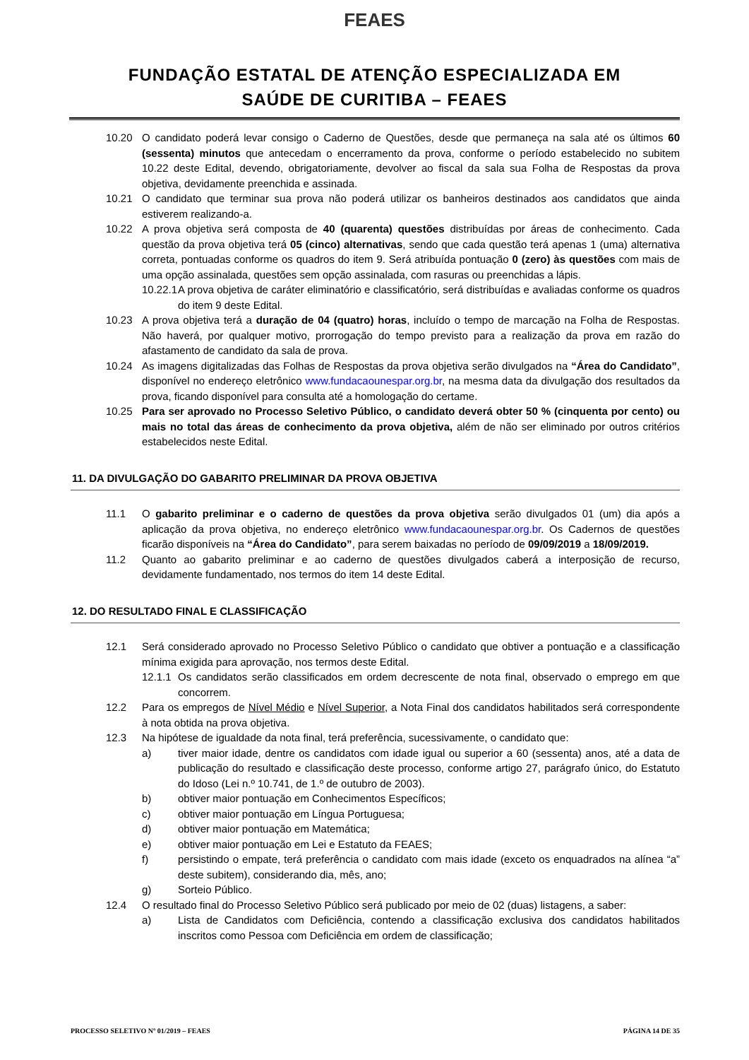FEAES
FUNDAÇÃO ESTATAL DE ATENÇÃO ESPECIALIZADA EM
SAÚDE DE CURITIBA – FEAES
10.20 O candidato poderá levar consigo o Caderno de Questões, desde que permaneça na sala até os últimos 60 (sessenta) minutos que antecedam o encerramento da prova, conforme o período estabelecido no subitem 10.22 deste Edital, devendo, obrigatoriamente, devolver ao fiscal da sala sua Folha de Respostas da prova objetiva, devidamente preenchida e assinada.
10.21 O candidato que terminar sua prova não poderá utilizar os banheiros destinados aos candidatos que ainda estiverem realizando-a.
10.22 A prova objetiva será composta de 40 (quarenta) questões distribuídas por áreas de conhecimento. Cada questão da prova objetiva terá 05 (cinco) alternativas, sendo que cada questão terá apenas 1 (uma) alternativa correta, pontuadas conforme os quadros do item 9. Será atribuída pontuação 0 (zero) às questões com mais de uma opção assinalada, questões sem opção assinalada, com rasuras ou preenchidas a lápis.
10.22.1
A prova objetiva de caráter eliminatório e classificatório, será distribuídas e avaliadas conforme os quadros do item 9 deste Edital.
10.23 A prova objetiva terá a duração de 04 (quatro) horas, incluído o tempo de marcação na Folha de Respostas. Não haverá, por qualquer motivo, prorrogação do tempo previsto para a realização da prova em razão do afastamento de candidato da sala de prova.
10.24 As imagens digitalizadas das Folhas de Respostas da prova objetiva serão divulgados na “Área do Candidato”, disponível no endereço eletrônico www.fundacaounespar.org.br, na mesma data da divulgação dos resultados da prova, ficando disponível para consulta até a homologação do certame.
10.25 Para ser aprovado no Processo Seletivo Público, o candidato deverá obter 50 % (cinquenta por cento) ou mais no total das áreas de conhecimento da prova objetiva, além de não ser eliminado por outros critérios estabelecidos neste Edital.
11. DA DIVULGAÇÃO DO GABARITO PRELIMINAR DA PROVA OBJETIVA
11.1 O gabarito preliminar e o caderno de questões da prova objetiva serão divulgados 01 (um) dia após a aplicação da prova objetiva, no endereço eletrônico www.fundacaounespar.org.br. Os Cadernos de questões ficarão disponíveis na “Área do Candidato”, para serem baixadas no período de 09/09/2019 a 18/09/2019.
11.2 Quanto ao gabarito preliminar e ao caderno de questões divulgados caberá a interposição de recurso, devidamente fundamentado, nos termos do item 14 deste Edital.
12. DO RESULTADO FINAL E CLASSIFICAÇÃO
12.1 Será considerado aprovado no Processo Seletivo Público o candidato que obtiver a pontuação e a classificação mínima exigida para aprovação, nos termos deste Edital.
12.1.1
Os candidatos serão classificados em ordem decrescente de nota final, observado o emprego em que concorrem.
12.2 Para os empregos de Nível Médio e Nível Superior, a Nota Final dos candidatos habilitados será correspondente à nota obtida na prova objetiva.
12.3 Na hipótese de igualdade da nota final, terá preferência, sucessivamente, o candidato que:
a) tiver maior idade, dentre os candidatos com idade igual ou superior a 60 (sessenta) anos, até a data de publicação do resultado e classificação deste processo, conforme artigo 27, parágrafo único, do Estatuto do Idoso (Lei n.º 10.741, de 1.º de outubro de 2003).
b) obtiver maior pontuação em Conhecimentos Específicos;
c) obtiver maior pontuação em Língua Portuguesa;
d) obtiver maior pontuação em Matemática;
e) obtiver maior pontuação em Lei e Estatuto da FEAES;
f) persistindo o empate, terá preferência o candidato com mais idade (exceto os enquadrados na alínea “a” deste subitem), considerando dia, mês, ano;
g) Sorteio Público.
12.4 O resultado final do Processo Seletivo Público será publicado por meio de 02 (duas) listagens, a saber:
a) Lista de Candidatos com Deficiência, contendo a classificação exclusiva dos candidatos habilitados inscritos como Pessoa com Deficiência em ordem de classificação;
PROCESSO SELETIVO Nº 01/2019 – FEAES PÁGINA 14 DE 35